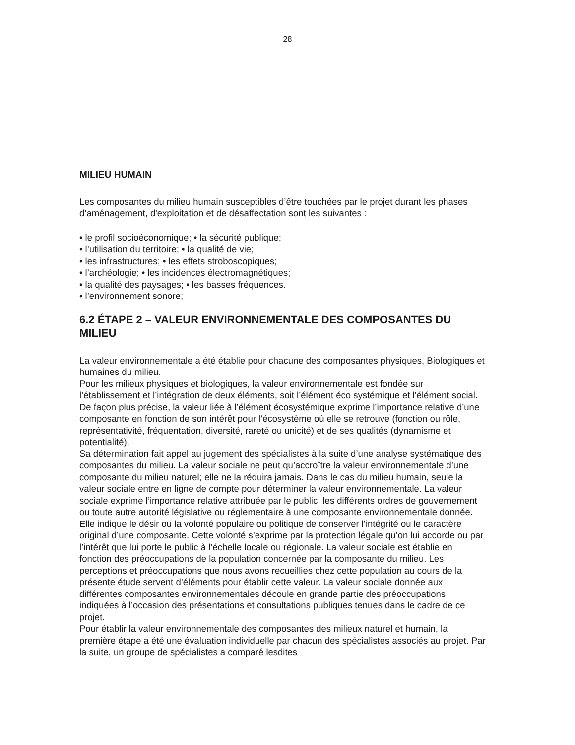28
MILIEU HUMAIN
Les composantes du milieu humain susceptibles d’être touchées par le projet durant les phases d’aménagement, d'exploitation et de désaffectation sont les suivantes :
• le profil socioéconomique; • la sécurité publique;
• l’utilisation du territoire; • la qualité de vie;
• les infrastructures; • les effets stroboscopiques;
• l’archéologie; • les incidences électromagnétiques;
• la qualité des paysages; • les basses fréquences.
• l’environnement sonore;
6.2 ÉTAPE 2 – VALEUR ENVIRONNEMENTALE DES COMPOSANTES DU MILIEU
La valeur environnementale a été établie pour chacune des composantes physiques, Biologiques et humaines du milieu.
Pour les milieux physiques et biologiques, la valeur environnementale est fondée sur l’établissement et l’intégration de deux éléments, soit l’élément éco systémique et l’élément social. De façon plus précise, la valeur liée à l’élément écosystémique exprime l’importance relative d’une composante en fonction de son intérêt pour l’écosystème où elle se retrouve (fonction ou rôle, représentativité, fréquentation, diversité, rareté ou unicité) et de ses qualités (dynamisme et potentialité).
Sa détermination fait appel au jugement des spécialistes à la suite d’une analyse systématique des composantes du milieu. La valeur sociale ne peut qu’accroître la valeur environnementale d’une composante du milieu naturel; elle ne la réduira jamais. Dans le cas du milieu humain, seule la valeur sociale entre en ligne de compte pour déterminer la valeur environnementale. La valeur sociale exprime l’importance relative attribuée par le public, les différents ordres de gouvernement ou toute autre autorité législative ou réglementaire à une composante environnementale donnée. Elle indique le désir ou la volonté populaire ou politique de conserver l’intégrité ou le caractère original d’une composante. Cette volonté s’exprime par la protection légale qu’on lui accorde ou par l’intérêt que lui porte le public à l’échelle locale ou régionale. La valeur sociale est établie en fonction des préoccupations de la population concernée par la composante du milieu. Les perceptions et préoccupations que nous avons recueillies chez cette population au cours de la présente étude servent d’éléments pour établir cette valeur. La valeur sociale donnée aux différentes composantes environnementales découle en grande partie des préoccupations indiquées à l’occasion des présentations et consultations publiques tenues dans le cadre de ce projet.
Pour établir la valeur environnementale des composantes des milieux naturel et humain, la première étape a été une évaluation individuelle par chacun des spécialistes associés au projet. Par la suite, un groupe de spécialistes a comparé lesdites